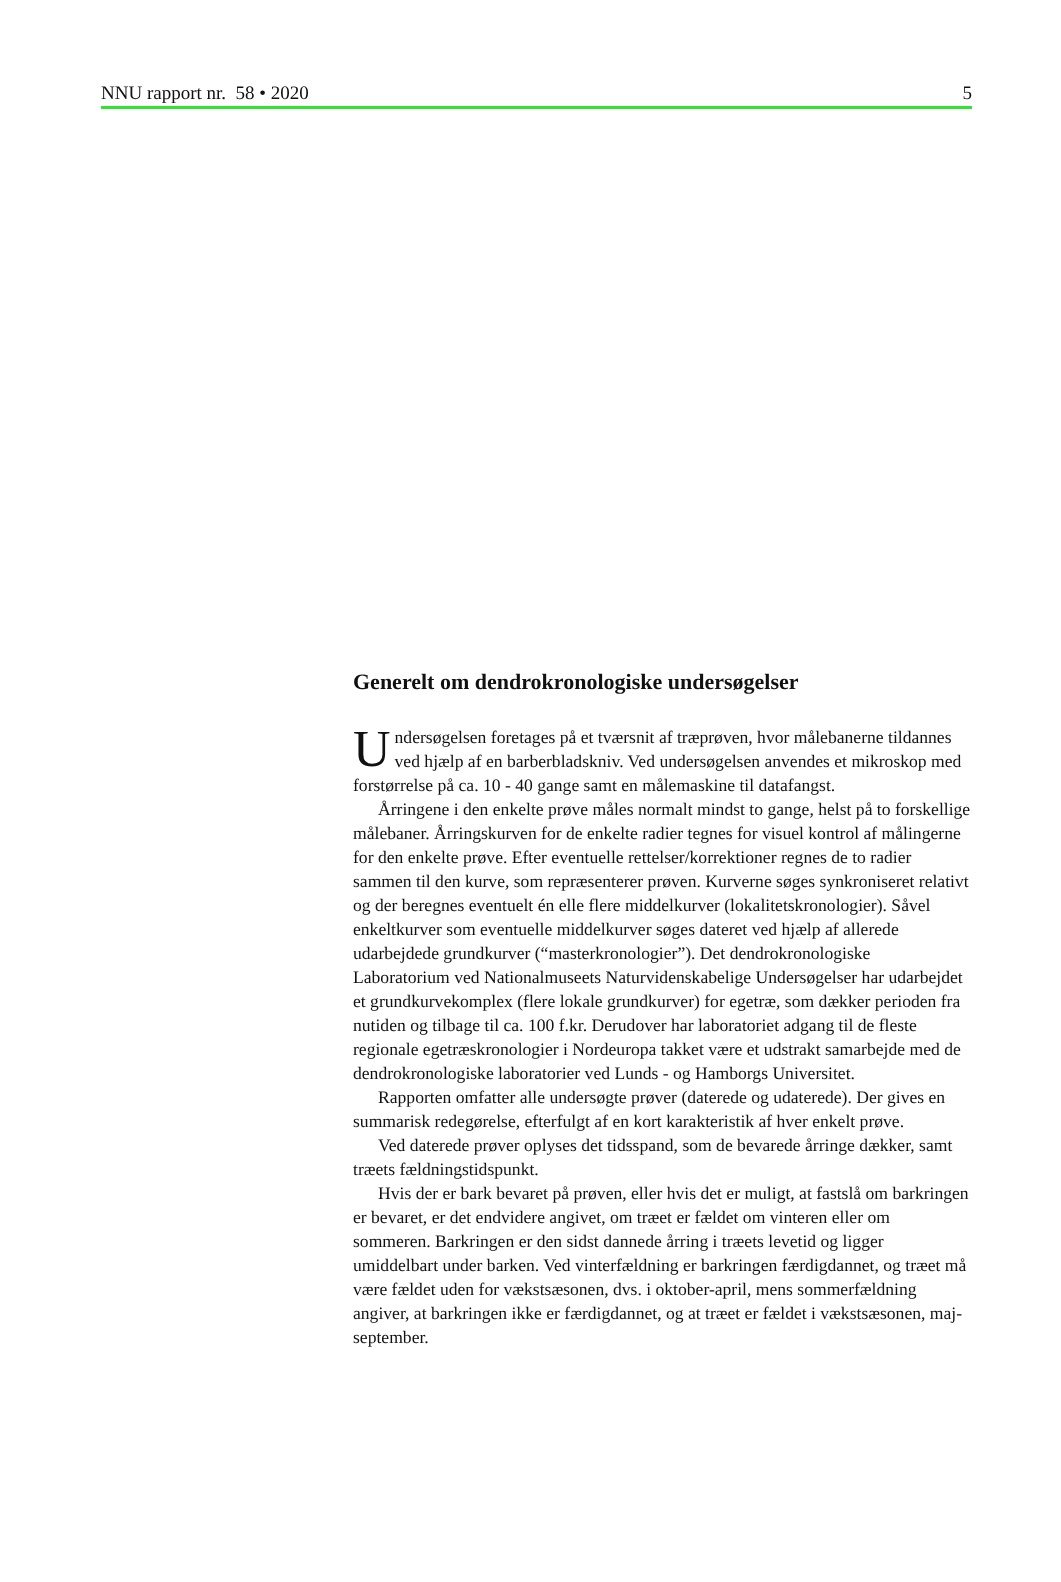NNU rapport nr. 58 • 2020 5
Generelt om dendrokronologiske undersøgelser
Undersøgelsen foretages på et tværsnit af træprøven, hvor målebanerne tildannes ved hjælp af en barberbladskniv. Ved undersøgelsen anvendes et mikroskop med forstørrelse på ca. 10 - 40 gange samt en målemaskine til datafangst.
Årringene i den enkelte prøve måles normalt mindst to gange, helst på to forskellige målebaner. Årringskurven for de enkelte radier tegnes for visuel kontrol af målingerne for den enkelte prøve. Efter eventuelle rettelser/korrektioner regnes de to radier sammen til den kurve, som repræsenterer prøven. Kurverne søges synkroniseret relativt og der beregnes eventuelt én elle flere middelkurver (lokalitetskronologier). Såvel enkeltkurver som eventuelle middelkurver søges dateret ved hjælp af allerede udarbejdede grundkurver (“masterkronologier”). Det dendrokronologiske Laboratorium ved Nationalmuseets Naturvidenskabelige Undersøgelser har udarbejdet et grundkurvekomplex (flere lokale grundkurver) for egetræ, som dækker perioden fra nutiden og tilbage til ca. 100 f.kr. Derudover har laboratoriet adgang til de fleste regionale egetræskronologier i Nordeuropa takket være et udstrakt samarbejde med de dendrokronologiske laboratorier ved Lunds - og Hamborgs Universitet.
Rapporten omfatter alle undersøgte prøver (daterede og udaterede). Der gives en summarisk redegørelse, efterfulgt af en kort karakteristik af hver enkelt prøve.
Ved daterede prøver oplyses det tidsspand, som de bevarede årringe dækker, samt træets fældningstidspunkt.
Hvis der er bark bevaret på prøven, eller hvis det er muligt, at fastslå om barkringen er bevaret, er det endvidere angivet, om træet er fældet om vinteren eller om sommeren. Barkringen er den sidst dannede årring i træets levetid og ligger umiddelbart under barken. Ved vinterfældning er barkringen færdigdannet, og træet må være fældet uden for vækstsæsonen, dvs. i oktober-april, mens sommerfældning angiver, at barkringen ikke er færdigdannet, og at træet er fældet i vækstsæsonen, maj-september.